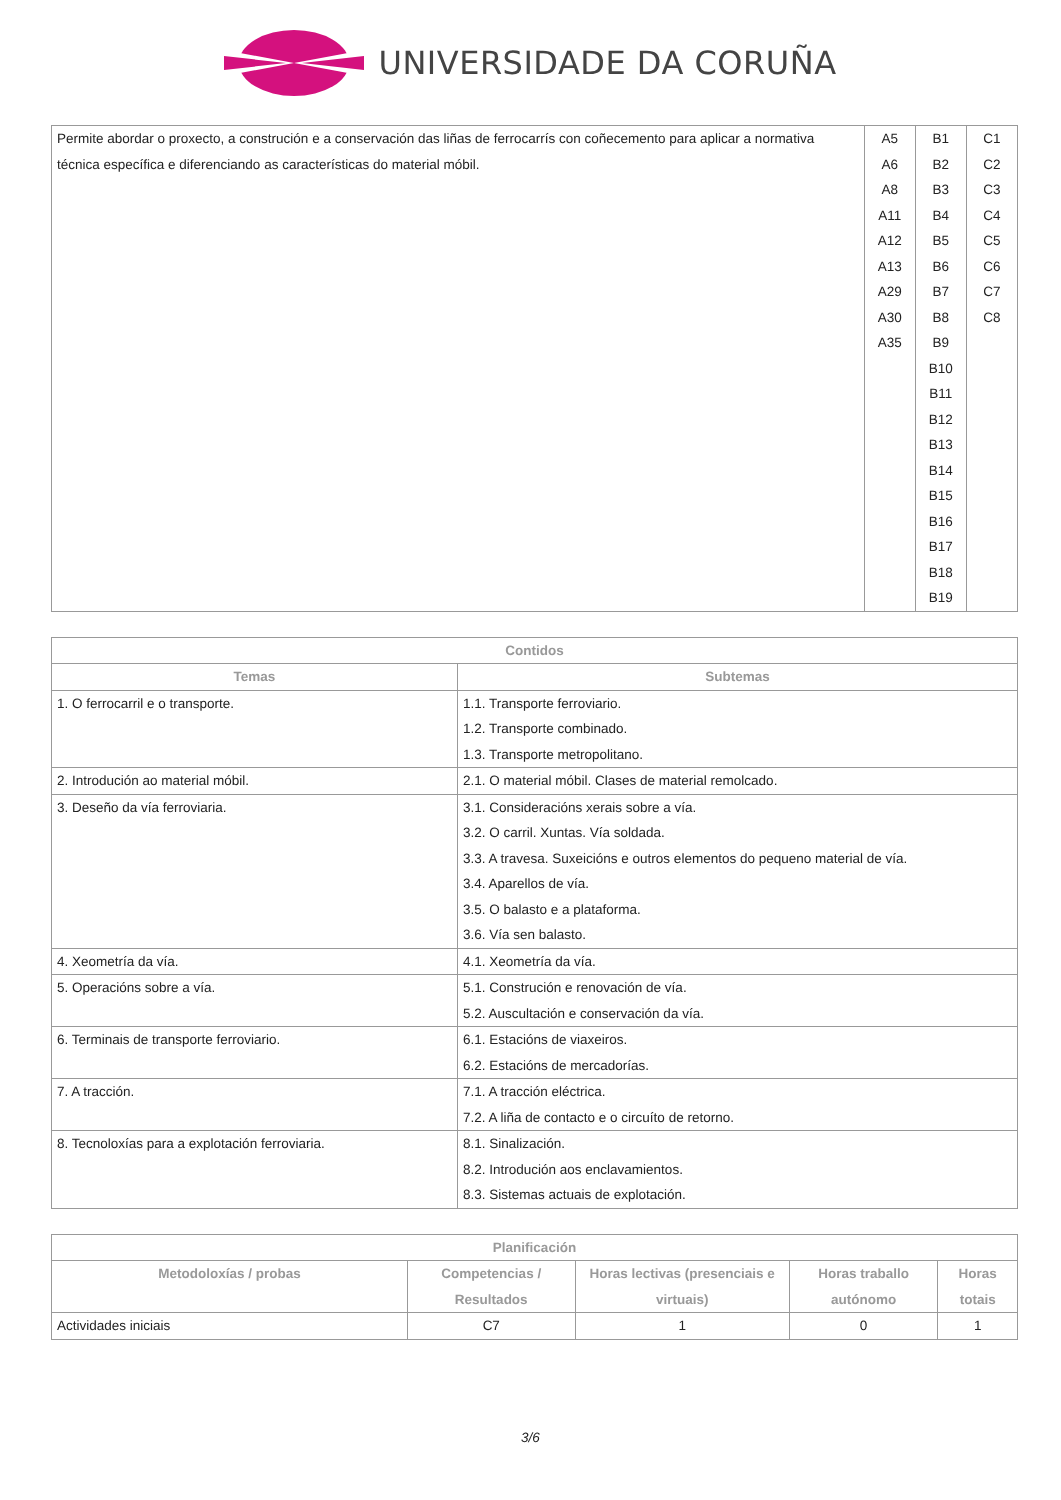UNIVERSIDADE DA CORUÑA
| Permite abordar o proxecto, a construción e a conservación das liñas de ferrocarrís con coñecemento para aplicar a normativa técnica específica e diferenciando as características do material móbil. | A5 A6 A8 A11 A12 A13 A29 A30 A35 | B1 B2 B3 B4 B5 B6 B7 B8 B9 B10 B11 B12 B13 B14 B15 B16 B17 B18 B19 | C1 C2 C3 C4 C5 C6 C7 C8 |
| Contidos | |
| --- | --- |
| Temas | Subtemas |
| 1. O ferrocarril e o transporte. | 1.1. Transporte ferroviario. 1.2. Transporte combinado. 1.3. Transporte metropolitano. |
| 2. Introdución ao material móbil. | 2.1. O material móbil. Clases de material remolcado. |
| 3. Deseño da vía ferroviaria. | 3.1. Consideracións xerais sobre a vía. 3.2. O carril. Xuntas. Vía soldada. 3.3. A travesa. Suxeicións e outros elementos do pequeno material de vía. 3.4. Aparellos de vía. 3.5. O balasto e a plataforma. 3.6. Vía sen balasto. |
| 4. Xeometría da vía. | 4.1. Xeometría da vía. |
| 5. Operacións sobre a vía. | 5.1. Construción e renovación de vía. 5.2. Auscultación e conservación da vía. |
| 6. Terminais de transporte ferroviario. | 6.1. Estacións de viaxeiros. 6.2. Estacións de mercadorías. |
| 7. A tracción. | 7.1. A tracción eléctrica. 7.2. A liña de contacto e o circuíto de retorno. |
| 8. Tecnoloxías para a explotación ferroviaria. | 8.1. Sinalización. 8.2. Introdución aos enclavamientos. 8.3. Sistemas actuais de explotación. |
| Planificación | | | | |
| --- | --- | --- | --- | --- |
| Metodoloxías / probas | Competencias / Resultados | Horas lectivas (presenciais e virtuais) | Horas traballo autónomo | Horas totais |
| Actividades iniciais | C7 | 1 | 0 | 1 |
3/6